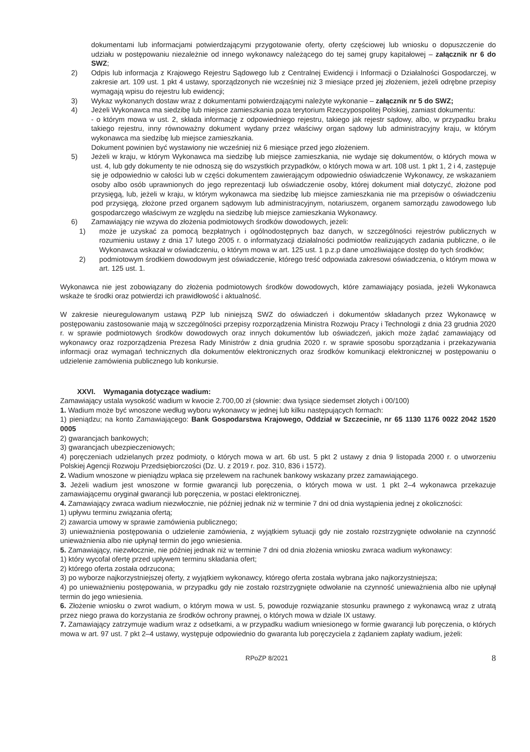dokumentami lub informacjami potwierdzającymi przygotowanie oferty, oferty częściowej lub wniosku o dopuszczenie do udziału w postępowaniu niezależnie od innego wykonawcy należącego do tej samej grupy kapitałowej – załącznik nr 6 do SWZ;
2) Odpis lub informacja z Krajowego Rejestru Sądowego lub z Centralnej Ewidencji i Informacji o Działalności Gospodarczej, w zakresie art. 109 ust. 1 pkt 4 ustawy, sporządzonych nie wcześniej niż 3 miesiące przed jej złożeniem, jeżeli odrębne przepisy wymagają wpisu do rejestru lub ewidencji;
3) Wykaz wykonanych dostaw wraz z dokumentami potwierdzającymi należyte wykonanie – załącznik nr 5 do SWZ;
4) Jeżeli Wykonawca ma siedzibę lub miejsce zamieszkania poza terytorium Rzeczypospolitej Polskiej, zamiast dokumentu:
- o którym mowa w ust. 2, składa informację z odpowiedniego rejestru, takiego jak rejestr sądowy, albo, w przypadku braku takiego rejestru, inny równoważny dokument wydany przez właściwy organ sądowy lub administracyjny kraju, w którym wykonawca ma siedzibę lub miejsce zamieszkania.
Dokument powinien być wystawiony nie wcześniej niż 6 miesiące przed jego złożeniem.
5) Jeżeli w kraju, w którym Wykonawca ma siedzibę lub miejsce zamieszkania, nie wydaje się dokumentów, o których mowa w ust. 4, lub gdy dokumenty te nie odnoszą się do wszystkich przypadków, o których mowa w art. 108 ust. 1 pkt 1, 2 i 4, zastępuje się je odpowiednio w całości lub w części dokumentem zawierającym odpowiednio oświadczenie Wykonawcy, ze wskazaniem osoby albo osób uprawnionych do jego reprezentacji lub oświadczenie osoby, której dokument miał dotyczyć, złożone pod przysięgą, lub, jeżeli w kraju, w którym wykonawca ma siedzibę lub miejsce zamieszkania nie ma przepisów o oświadczeniu pod przysięgą, złożone przed organem sądowym lub administracyjnym, notariuszem, organem samorządu zawodowego lub gospodarczego właściwym ze względu na siedzibę lub miejsce zamieszkania Wykonawcy.
6) Zamawiający nie wzywa do złożenia podmiotowych środków dowodowych, jeżeli:
1) może je uzyskać za pomocą bezpłatnych i ogólnodostępnych baz danych, w szczególności rejestrów publicznych w rozumieniu ustawy z dnia 17 lutego 2005 r. o informatyzacji działalności podmiotów realizujących zadania publiczne, o ile Wykonawca wskazał w oświadczeniu, o którym mowa w art. 125 ust. 1 p.z.p dane umożliwiające dostęp do tych środków;
2) podmiotowym środkiem dowodowym jest oświadczenie, którego treść odpowiada zakresowi oświadczenia, o którym mowa w art. 125 ust. 1.
Wykonawca nie jest zobowiązany do złożenia podmiotowych środków dowodowych, które zamawiający posiada, jeżeli Wykonawca wskaże te środki oraz potwierdzi ich prawidłowość i aktualność.
W zakresie nieuregulowanym ustawą PZP lub niniejszą SWZ do oświadczeń i dokumentów składanych przez Wykonawcę w postępowaniu zastosowanie mają w szczególności przepisy rozporządzenia Ministra Rozwoju Pracy i Technologii z dnia 23 grudnia 2020 r. w sprawie podmiotowych środków dowodowych oraz innych dokumentów lub oświadczeń, jakich może żądać zamawiający od wykonawcy oraz rozporządzenia Prezesa Rady Ministrów z dnia grudnia 2020 r. w sprawie sposobu sporządzania i przekazywania informacji oraz wymagań technicznych dla dokumentów elektronicznych oraz środków komunikacji elektronicznej w postępowaniu o udzielenie zamówienia publicznego lub konkursie.
XXVI. Wymagania dotyczące wadium:
Zamawiający ustala wysokość wadium w kwocie 2.700,00 zł (słownie: dwa tysiące siedemset złotych i 00/100)
1. Wadium może być wnoszone według wyboru wykonawcy w jednej lub kilku następujących formach:
1) pieniądzu; na konto Zamawiającego: Bank Gospodarstwa Krajowego, Oddział w Szczecinie, nr 65 1130 1176 0022 2042 1520 0005
2) gwarancjach bankowych;
3) gwarancjach ubezpieczeniowych;
4) poręczeniach udzielanych przez podmioty, o których mowa w art. 6b ust. 5 pkt 2 ustawy z dnia 9 listopada 2000 r. o utworzeniu Polskiej Agencji Rozwoju Przedsiębiorczości (Dz. U. z 2019 r. poz. 310, 836 i 1572).
2. Wadium wnoszone w pieniądzu wpłaca się przelewem na rachunek bankowy wskazany przez zamawiającego.
3. Jeżeli wadium jest wnoszone w formie gwarancji lub poręczenia, o których mowa w ust. 1 pkt 2–4 wykonawca przekazuje zamawiającemu oryginał gwarancji lub poręczenia, w postaci elektronicznej.
4. Zamawiający zwraca wadium niezwłocznie, nie później jednak niż w terminie 7 dni od dnia wystąpienia jednej z okoliczności:
1) upływu terminu związania ofertą;
2) zawarcia umowy w sprawie zamówienia publicznego;
3) unieważnienia postępowania o udzielenie zamówienia, z wyjątkiem sytuacji gdy nie zostało rozstrzygnięte odwołanie na czynność unieważnienia albo nie upłynął termin do jego wniesienia.
5. Zamawiający, niezwłocznie, nie później jednak niż w terminie 7 dni od dnia złożenia wniosku zwraca wadium wykonawcy:
1) który wycofał ofertę przed upływem terminu składania ofert;
2) którego oferta została odrzucona;
3) po wyborze najkorzystniejszej oferty, z wyjątkiem wykonawcy, którego oferta została wybrana jako najkorzystniejsza;
4) po unieważnieniu postępowania, w przypadku gdy nie zostało rozstrzygnięte odwołanie na czynność unieważnienia albo nie upłynął termin do jego wniesienia.
6. Złożenie wniosku o zwrot wadium, o którym mowa w ust. 5, powoduje rozwiązanie stosunku prawnego z wykonawcą wraz z utratą przez niego prawa do korzystania ze środków ochrony prawnej, o których mowa w dziale IX ustawy.
7. Zamawiający zatrzymuje wadium wraz z odsetkami, a w przypadku wadium wniesionego w formie gwarancji lub poręczenia, o których mowa w art. 97 ust. 7 pkt 2–4 ustawy, występuje odpowiednio do gwaranta lub poręczyciela z żądaniem zapłaty wadium, jeżeli:
RPoZP 8/2021 8